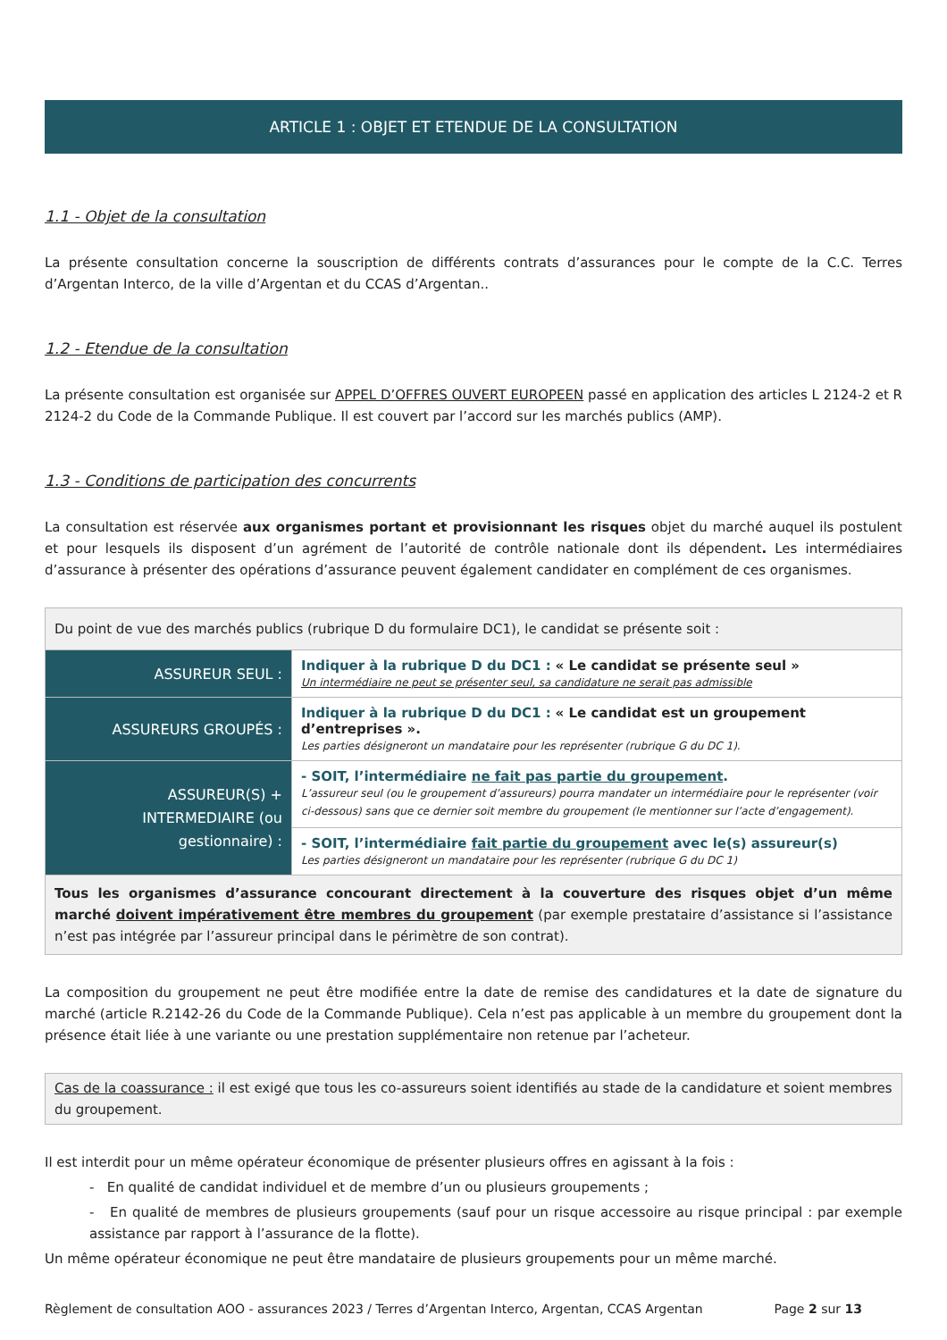ARTICLE 1 : OBJET ET ETENDUE DE LA CONSULTATION
1.1 - Objet de la consultation
La présente consultation concerne la souscription de différents contrats d’assurances pour le compte de la C.C. Terres d’Argentan Interco, de la ville d’Argentan et du CCAS d’Argentan..
1.2 - Etendue de la consultation
La présente consultation est organisée sur APPEL D’OFFRES OUVERT EUROPEEN passé en application des articles L 2124-2 et R 2124-2 du Code de la Commande Publique. Il est couvert par l’accord sur les marchés publics (AMP).
1.3 - Conditions de participation des concurrents
La consultation est réservée aux organismes portant et provisionnant les risques objet du marché auquel ils postulent et pour lesquels ils disposent d’un agrément de l’autorité de contrôle nationale dont ils dépendent. Les intermédiaires d’assurance à présenter des opérations d’assurance peuvent également candidater en complément de ces organismes.
| Du point de vue des marchés publics (rubrique D du formulaire DC1), le candidat se présente soit : | |
| ASSUREUR SEUL : | Indiquer à la rubrique D du DC1 : « Le candidat se présente seul » Un intermédiaire ne peut se présenter seul, sa candidature ne serait pas admissible |
| ASSUREURS GROUPÉS : | Indiquer à la rubrique D du DC1 : « Le candidat est un groupement d’entreprises ». Les parties désigneront un mandataire pour les représenter (rubrique G du DC 1). |
| ASSUREUR(S) + INTERMEDIAIRE (ou gestionnaire) : | - SOIT, l’intermédiaire ne fait pas partie du groupement . L’assureur seul (ou le groupement d’assureurs) pourra mandater un intermédiaire pour le représenter (voir ci-dessous) sans que ce dernier soit membre du groupement (le mentionner sur l’acte d’engagement). |
| | - SOIT, l’intermédiaire fait partie du groupement avec le(s) assureur(s) Les parties désigneront un mandataire pour les représenter (rubrique G du DC 1) |
| Tous les organismes d’assurance concourant directement à la couverture des risques objet d’un même marché doivent impérativement être membres du groupement (par exemple prestataire d’assistance si l’assistance n’est pas intégrée par l’assureur principal dans le périmètre de son contrat). | |
La composition du groupement ne peut être modifiée entre la date de remise des candidatures et la date de signature du marché (article R.2142-26 du Code de la Commande Publique). Cela n’est pas applicable à un membre du groupement dont la présence était liée à une variante ou une prestation supplémentaire non retenue par l’acheteur.
Cas de la coassurance : il est exigé que tous les co-assureurs soient identifiés au stade de la candidature et soient membres du groupement.
Il est interdit pour un même opérateur économique de présenter plusieurs offres en agissant à la fois :
- En qualité de candidat individuel et de membre d’un ou plusieurs groupements ;
- En qualité de membres de plusieurs groupements (sauf pour un risque accessoire au risque principal : par exemple assistance par rapport à l’assurance de la flotte).
Un même opérateur économique ne peut être mandataire de plusieurs groupements pour un même marché.
Règlement de consultation AOO - assurances 2023 / Terres d’Argentan Interco, Argentan, CCAS Argentan Page 2 sur 13